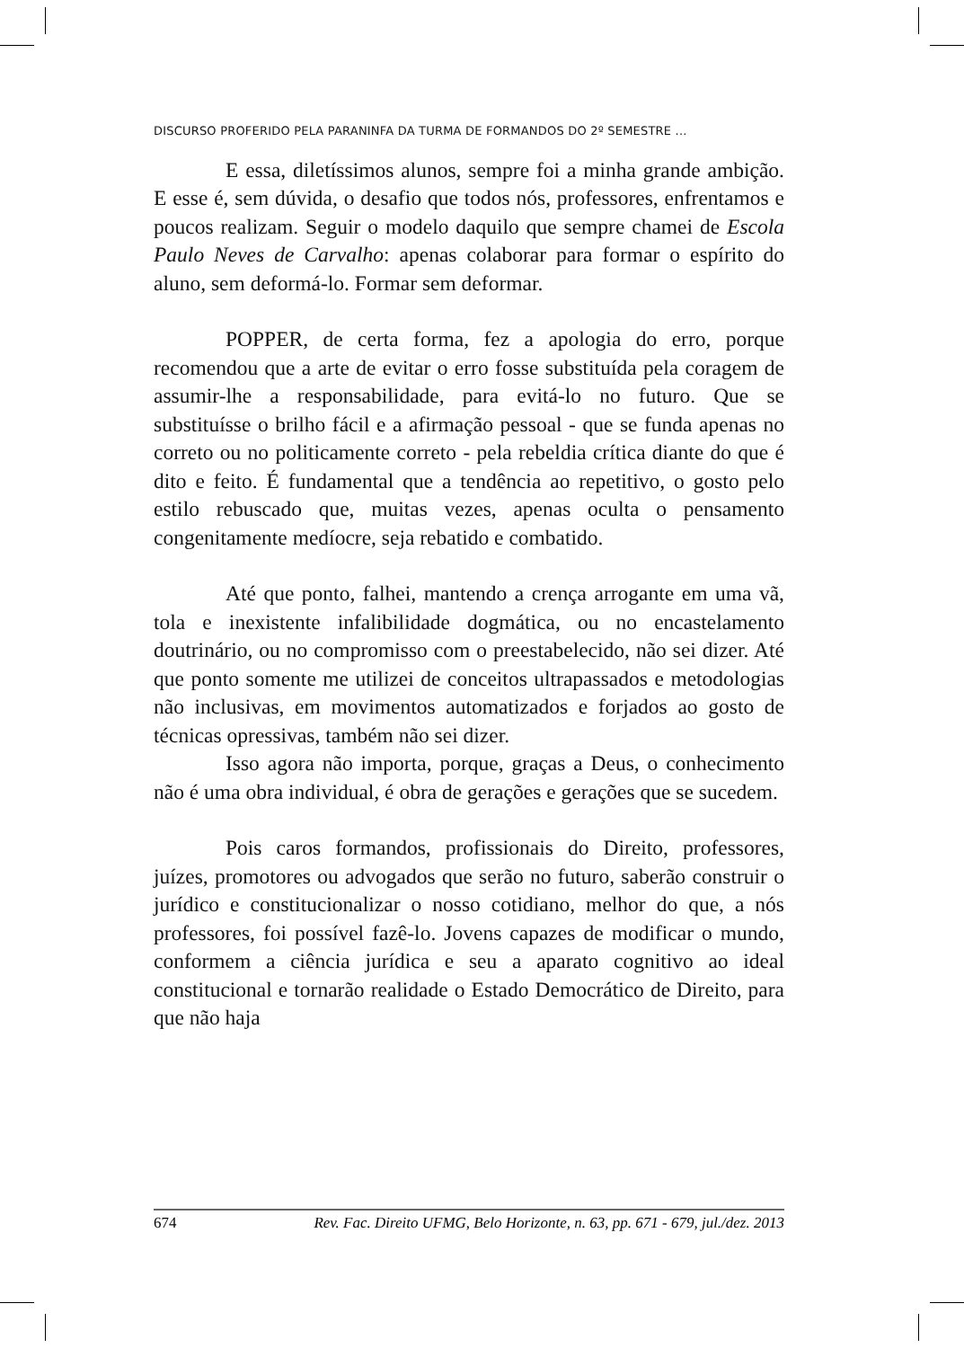DISCURSO PROFERIDO PELA PARANINFA DA TURMA DE FORMANDOS DO 2º SEMESTRE ...
E essa, diletíssimos alunos, sempre foi a minha grande ambição. E esse é, sem dúvida, o desafio que todos nós, professores, enfrentamos e poucos realizam. Seguir o modelo daquilo que sempre chamei de Escola Paulo Neves de Carvalho: apenas colaborar para formar o espírito do aluno, sem deformá-lo. Formar sem deformar.
POPPER, de certa forma, fez a apologia do erro, porque recomendou que a arte de evitar o erro fosse substituída pela coragem de assumir-lhe a responsabilidade, para evitá-lo no futuro. Que se substituísse o brilho fácil e a afirmação pessoal - que se funda apenas no correto ou no politicamente correto - pela rebeldia crítica diante do que é dito e feito. É fundamental que a tendência ao repetitivo, o gosto pelo estilo rebuscado que, muitas vezes, apenas oculta o pensamento congenitamente medíocre, seja rebatido e combatido.
Até que ponto, falhei, mantendo a crença arrogante em uma vã, tola e inexistente infalibilidade dogmática, ou no encastelamento doutrinário, ou no compromisso com o preestabelecido, não sei dizer. Até que ponto somente me utilizei de conceitos ultrapassados e metodologias não inclusivas, em movimentos automatizados e forjados ao gosto de técnicas opressivas, também não sei dizer.
Isso agora não importa, porque, graças a Deus, o conhecimento não é uma obra individual, é obra de gerações e gerações que se sucedem.
Pois caros formandos, profissionais do Direito, professores, juízes, promotores ou advogados que serão no futuro, saberão construir o jurídico e constitucionalizar o nosso cotidiano, melhor do que, a nós professores, foi possível fazê-lo. Jovens capazes de modificar o mundo, conformem a ciência jurídica e seu a aparato cognitivo ao ideal constitucional e tornarão realidade o Estado Democrático de Direito, para que não haja
674 Rev. Fac. Direito UFMG, Belo Horizonte, n. 63, pp. 671 - 679, jul./dez. 2013